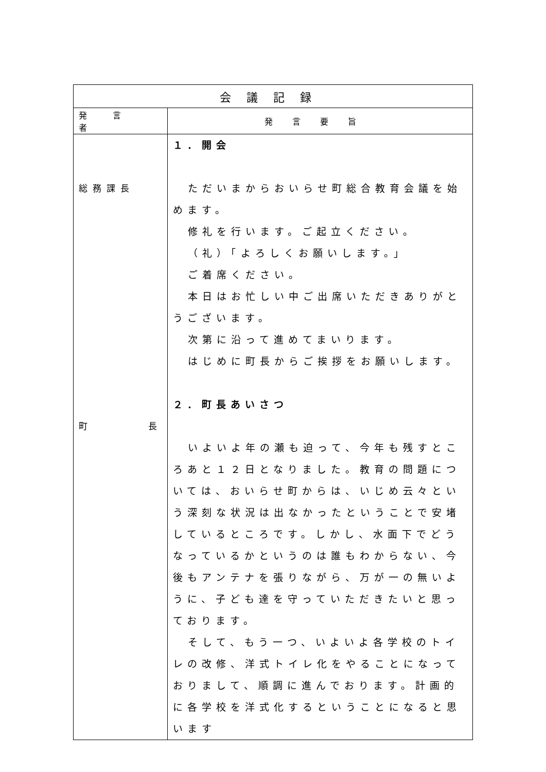| 会議記録 | |
| --- | --- |
| 発言者 | 発言要旨 |
| 総務課長 町 長 | １．開会 ただいまからおいらせ町総合教育会議を始めます。 修礼を行います。ご起立ください。 （礼）「よろしくお願いします。」 ご着席ください。 本日はお忙しい中ご出席いただきありがとうございます。 次第に沿って進めてまいります。 はじめに町長からご挨拶をお願いします。 ２．町長あいさつ いよいよ年の瀬も迫って、今年も残すところあと１２日となりました。教育の問題については、おいらせ町からは、いじめ云々という深刻な状況は出なかったということで安堵しているところです。しかし、水面下でどうなっているかというのは誰もわからない、今後もアンテナを張りながら、万が一の無いように、子ども達を守っていただきたいと思っております。 そして、もう一つ、いよいよ各学校のトイレの改修、洋式トイレ化をやることになっておりまして、順調に進んでおります。計画的に各学校を洋式化するということになると思います |